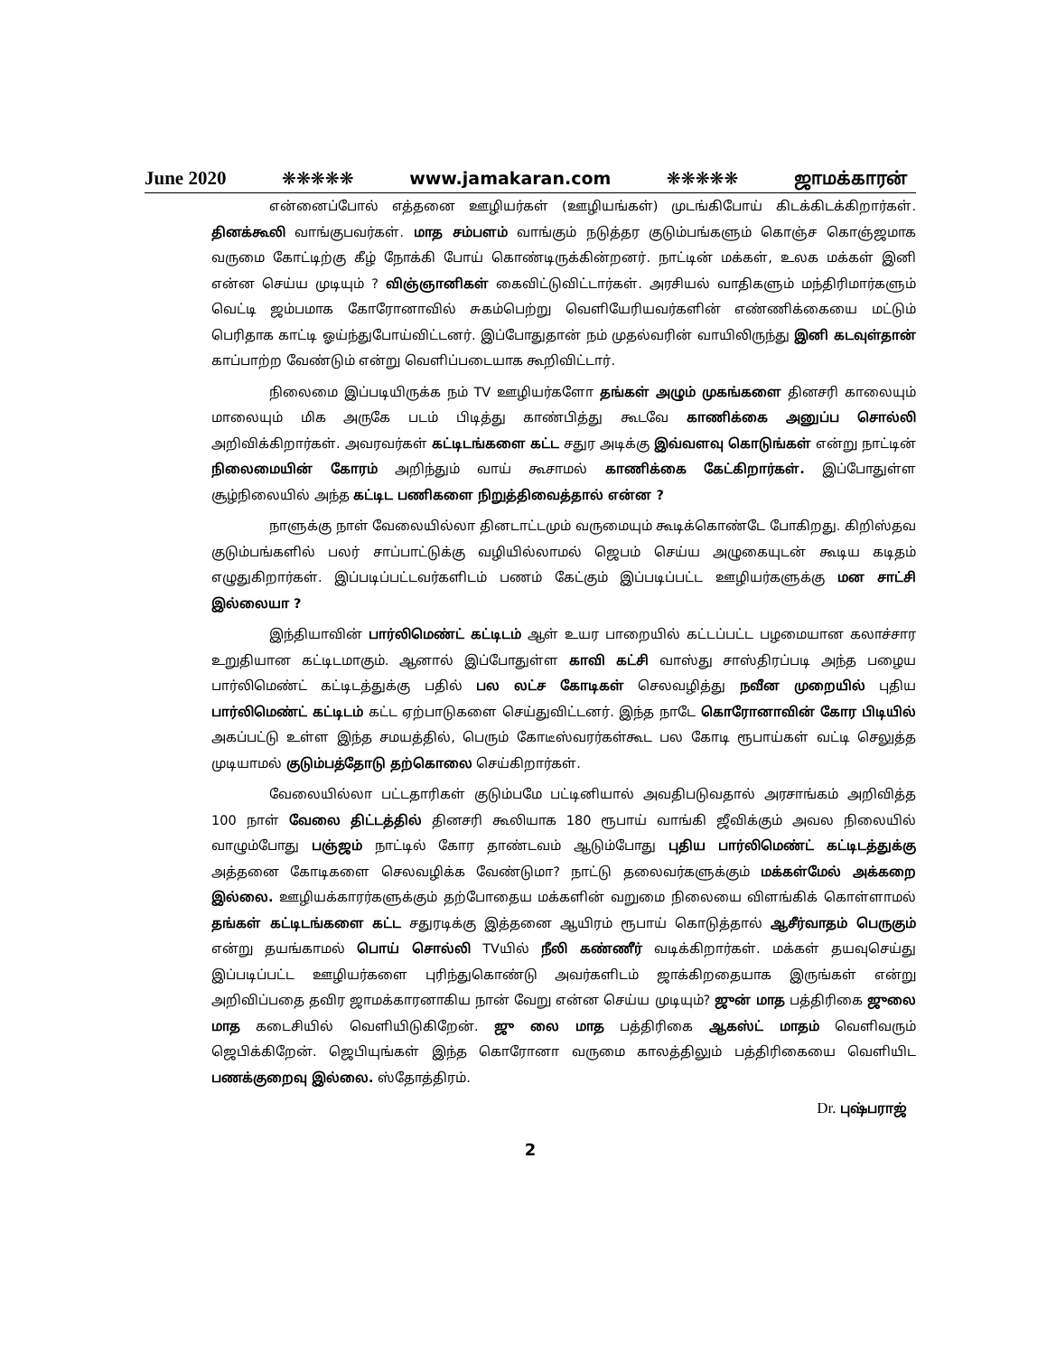June 2020 ❋❋❋❋❋ www.jamakaran.com ❋❋❋❋❋ ஜாமக்காரன்
என்னைப்போல் எத்தனை ஊழியர்கள் (ஊழியங்கள்) முடங்கிபோய் கிடக்கிடக்கிறார்கள். தினக்கூலி வாங்குபவர்கள். மாத சம்பளம் வாங்கும் நடுத்தர குடும்பங்களும் கொஞ்ச கொஞ்ஜமாக வருமை கோட்டிற்கு கீழ் நோக்கி போய் கொண்டிருக்கின்றனர். நாட்டின் மக்கள், உலக மக்கள் இனி என்ன செய்ய முடியும் ? விஞ்ஞானிகள் கைவிட்டுவிட்டார்கள். அரசியல் வாதிகளும் மந்திரிமார்களும் வெட்டி ஜம்பமாக கோரோனாவில் சுகம்பெற்று வெளியேரியவர்களின் எண்ணிக்கையை மட்டும் பெரிதாக காட்டி ஓய்ந்துபோய்விட்டனர். இப்போதுதான் நம் முதல்வரின் வாயிலிருந்து இனி கடவுள்தான் காப்பாற்ற வேண்டும் என்று வெளிப்படையாக கூறிவிட்டார்.
நிலைமை இப்படியிருக்க நம் TV ஊழியர்களோ தங்கள் அழும் முகங்களை தினசரி காலையும் மாலையும் மிக அருகே படம் பிடித்து காண்பித்து கூடவே காணிக்கை அனுப்ப சொல்லி அறிவிக்கிறார்கள். அவரவர்கள் கட்டிடங்களை கட்ட சதுர அடிக்கு இவ்வளவு கொடுங்கள் என்று நாட்டின் நிலைமையின் கோரம் அறிந்தும் வாய் கூசாமல் காணிக்கை கேட்கிறார்கள். இப்போதுள்ள சூழ்நிலையில் அந்த கட்டிட பணிகளை நிறுத்திவைத்தால் என்ன ?
நாளுக்கு நாள் வேலையில்லா தினடாட்டமும் வருமையும் கூடிக்கொண்டே போகிறது. கிறிஸ்தவ குடும்பங்களில் பலர் சாப்பாட்டுக்கு வழியில்லாமல் ஜெபம் செய்ய அழுகையுடன் கூடிய கடிதம் எழுதுகிறார்கள். இப்படிப்பட்டவர்களிடம் பணம் கேட்கும் இப்படிப்பட்ட ஊழியர்களுக்கு மன சாட்சி இல்லையா ?
இந்தியாவின் பார்லிமெண்ட் கட்டிடம் ஆள் உயர பாறையில் கட்டப்பட்ட பழமையான கலாச்சார உறுதியான கட்டிடமாகும். ஆனால் இப்போதுள்ள காவி கட்சி வாஸ்து சாஸ்திரப்படி அந்த பழைய பார்லிமெண்ட் கட்டிடத்துக்கு பதில் பல லட்ச கோடிகள் செலவழித்து நவீன முறையில் புதிய பார்லிமெண்ட் கட்டிடம் கட்ட ஏற்பாடுகளை செய்துவிட்டனர். இந்த நாடே கொரோனாவின் கோர பிடியில் அகப்பட்டு உள்ள இந்த சமயத்தில், பெரும் கோடீஸ்வரர்கள்கூட பல கோடி ரூபாய்கள் வட்டி செலுத்த முடியாமல் குடும்பத்தோடு தற்கொலை செய்கிறார்கள்.
வேலையில்லா பட்டதாரிகள் குடும்பமே பட்டினியால் அவதிபடுவதால் அரசாங்கம் அறிவித்த 100 நாள் வேலை திட்டத்தில் தினசரி கூலியாக 180 ரூபாய் வாங்கி ஜீவிக்கும் அவல நிலையில் வாழும்போது பஞ்ஜம் நாட்டில் கோர தாண்டவம் ஆடும்போது புதிய பார்லிமெண்ட் கட்டிடத்துக்கு அத்தனை கோடிகளை செலவழிக்க வேண்டுமா? நாட்டு தலைவர்களுக்கும் மக்கள்மேல் அக்கறை இல்லை. ஊழியக்காரர்களுக்கும் தற்போதைய மக்களின் வறுமை நிலையை விளங்கிக் கொள்ளாமல் தங்கள் கட்டிடங்களை கட்ட சதுரடிக்கு இத்தனை ஆயிரம் ரூபாய் கொடுத்தால் ஆசீர்வாதம் பெருகும் என்று தயங்காமல் பொய் சொல்லி TVயில் நீலி கண்ணீர் வடிக்கிறார்கள். மக்கள் தயவுசெய்து இப்படிப்பட்ட ஊழியர்களை புரிந்துகொண்டு அவர்களிடம் ஜாக்கிறதையாக இருங்கள் என்று அறிவிப்பதை தவிர ஜாமக்காரனாகிய நான் வேறு என்ன செய்ய முடியும்? ஜுன் மாத பத்திரிகை ஜுலை மாத கடைசியில் வெளியிடுகிறேன். ஜு லை மாத பத்திரிகை ஆகஸ்ட் மாதம் வெளிவரும் ஜெபிக்கிறேன். ஜெபியுங்கள் இந்த கொரோனா வருமை காலத்திலும் பத்திரிகையை வெளியிட பணக்குறைவு இல்லை. ஸ்தோத்திரம்.
Dr. புஷ்பராஜ்
2